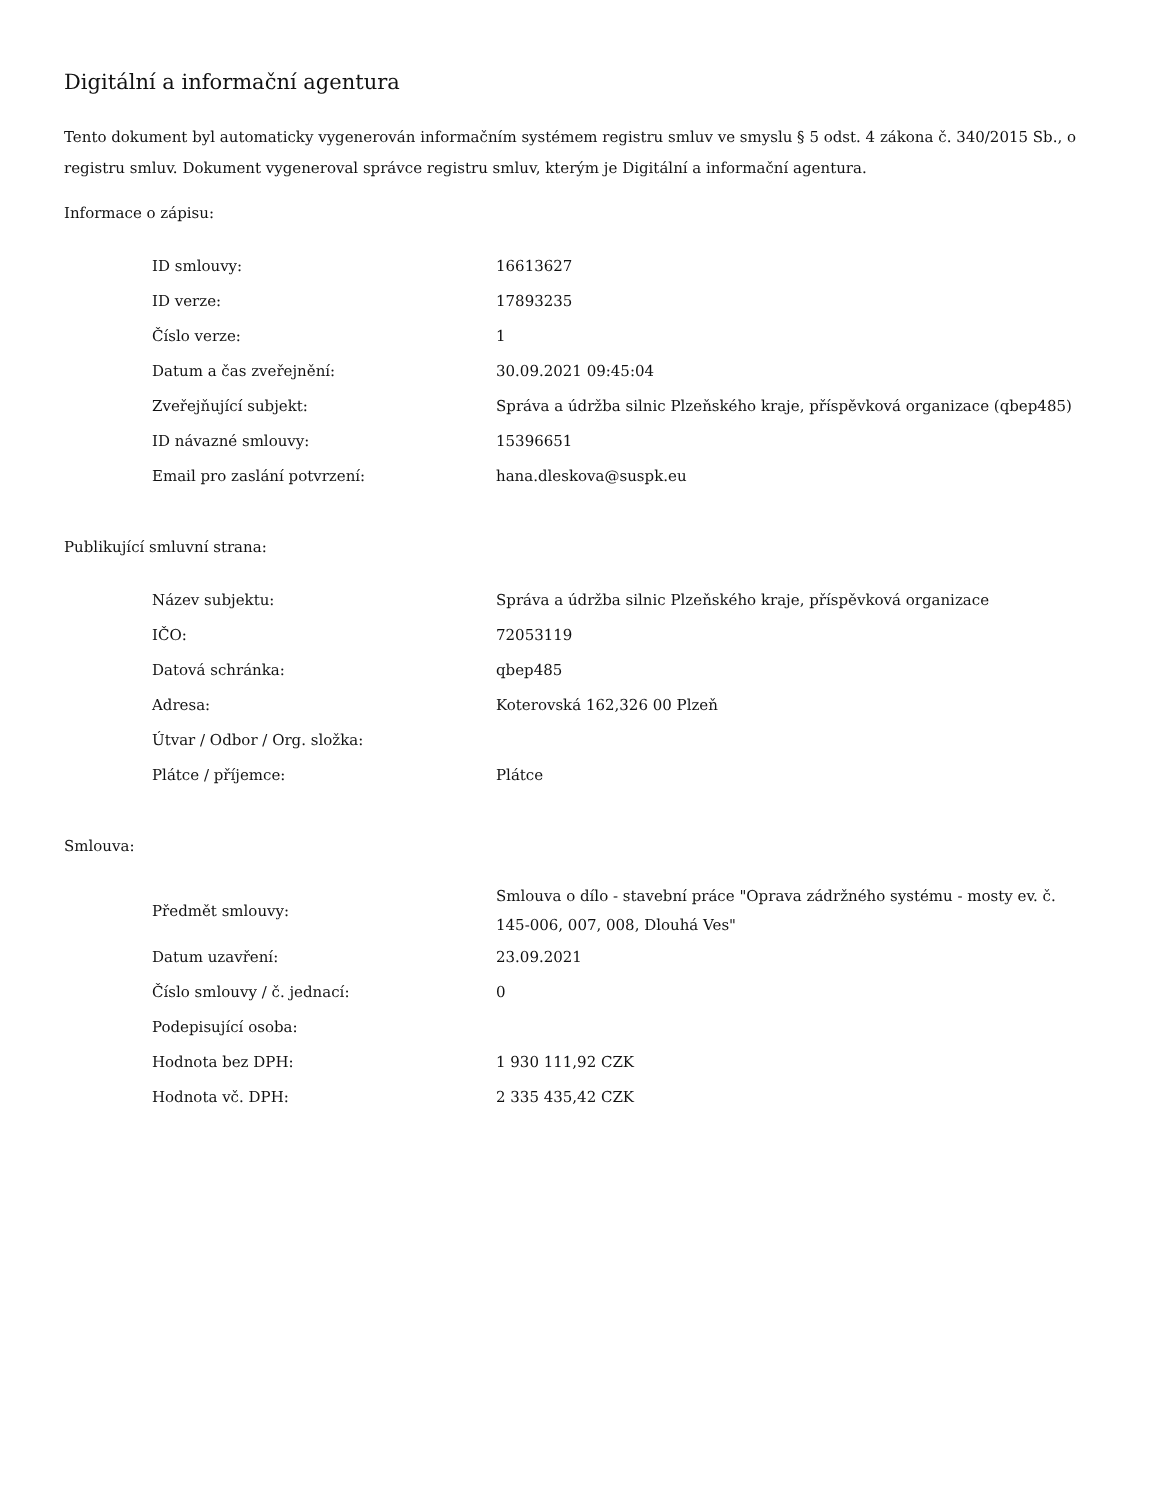Digitální a informační agentura
Tento dokument byl automaticky vygenerován informačním systémem registru smluv ve smyslu § 5 odst. 4 zákona č. 340/2015 Sb., o registru smluv. Dokument vygeneroval správce registru smluv, kterým je Digitální a informační agentura.
Informace o zápisu:
| ID smlouvy: | 16613627 |
| ID verze: | 17893235 |
| Číslo verze: | 1 |
| Datum a čas zveřejnění: | 30.09.2021 09:45:04 |
| Zveřejňující subjekt: | Správa a údržba silnic Plzeňského kraje, příspěvková organizace (qbep485) |
| ID návazné smlouvy: | 15396651 |
| Email pro zaslání potvrzení: | hana.dleskova@suspk.eu |
Publikující smluvní strana:
| Název subjektu: | Správa a údržba silnic Plzeňského kraje, příspěvková organizace |
| IČO: | 72053119 |
| Datová schránka: | qbep485 |
| Adresa: | Koterovská 162,326 00 Plzeň |
| Útvar / Odbor / Org. složka: | |
| Plátce / příjemce: | Plátce |
Smlouva:
| Předmět smlouvy: | Smlouva o dílo - stavební práce "Oprava zádržného systému - mosty ev. č. 145-006, 007, 008, Dlouhá Ves" |
| Datum uzavření: | 23.09.2021 |
| Číslo smlouvy / č. jednací: | 0 |
| Podepisující osoba: | |
| Hodnota bez DPH: | 1 930 111,92 CZK |
| Hodnota vč. DPH: | 2 335 435,42 CZK |